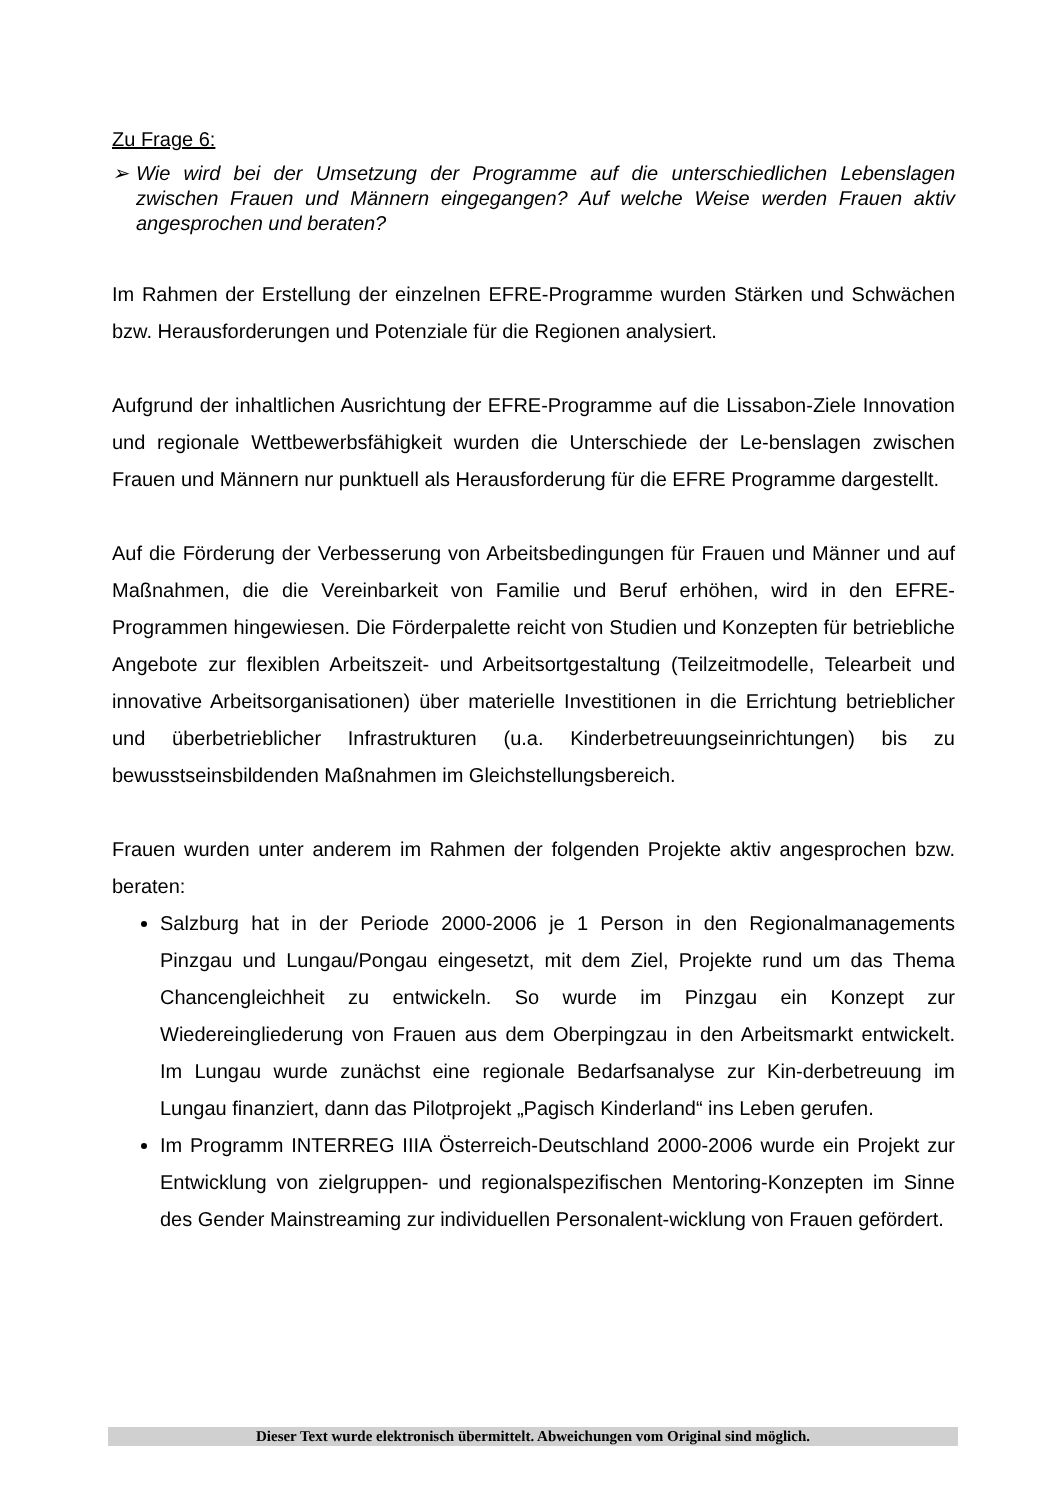Zu Frage 6:
➢ Wie wird bei der Umsetzung der Programme auf die unterschiedlichen Lebenslagen zwischen Frauen und Männern eingegangen? Auf welche Weise werden Frauen aktiv angesprochen und beraten?
Im Rahmen der Erstellung der einzelnen EFRE-Programme wurden Stärken und Schwächen bzw. Herausforderungen und Potenziale für die Regionen analysiert.
Aufgrund der inhaltlichen Ausrichtung der EFRE-Programme auf die Lissabon-Ziele Innovation und regionale Wettbewerbsfähigkeit wurden die Unterschiede der Le-benslagen zwischen Frauen und Männern nur punktuell als Herausforderung für die EFRE Programme dargestellt.
Auf die Förderung der Verbesserung von Arbeitsbedingungen für Frauen und Männer und auf Maßnahmen, die die Vereinbarkeit von Familie und Beruf erhöhen, wird in den EFRE-Programmen hingewiesen. Die Förderpalette reicht von Studien und Konzepten für betriebliche Angebote zur flexiblen Arbeitszeit- und Arbeitsortgestaltung (Teilzeitmodelle, Telearbeit und innovative Arbeitsorganisationen) über materielle Investitionen in die Errichtung betrieblicher und überbetrieblicher Infrastrukturen (u.a. Kinderbetreuungseinrichtungen) bis zu bewusstseinsbildenden Maßnahmen im Gleichstellungsbereich.
Frauen wurden unter anderem im Rahmen der folgenden Projekte aktiv angesprochen bzw. beraten:
Salzburg hat in der Periode 2000-2006 je 1 Person in den Regionalmanagements Pinzgau und Lungau/Pongau eingesetzt, mit dem Ziel, Projekte rund um das Thema Chancengleichheit zu entwickeln. So wurde im Pinzgau ein Konzept zur Wiedereingliederung von Frauen aus dem Oberpingzau in den Arbeitsmarkt entwickelt. Im Lungau wurde zunächst eine regionale Bedarfsanalyse zur Kin-derbetreuung im Lungau finanziert, dann das Pilotprojekt „Pagisch Kinderland“ ins Leben gerufen.
Im Programm INTERREG IIIA Österreich-Deutschland 2000-2006 wurde ein Projekt zur Entwicklung von zielgruppen- und regionalspezifischen Mentoring-Konzepten im Sinne des Gender Mainstreaming zur individuellen Personalent-wicklung von Frauen gefördert.
Dieser Text wurde elektronisch übermittelt. Abweichungen vom Original sind möglich.